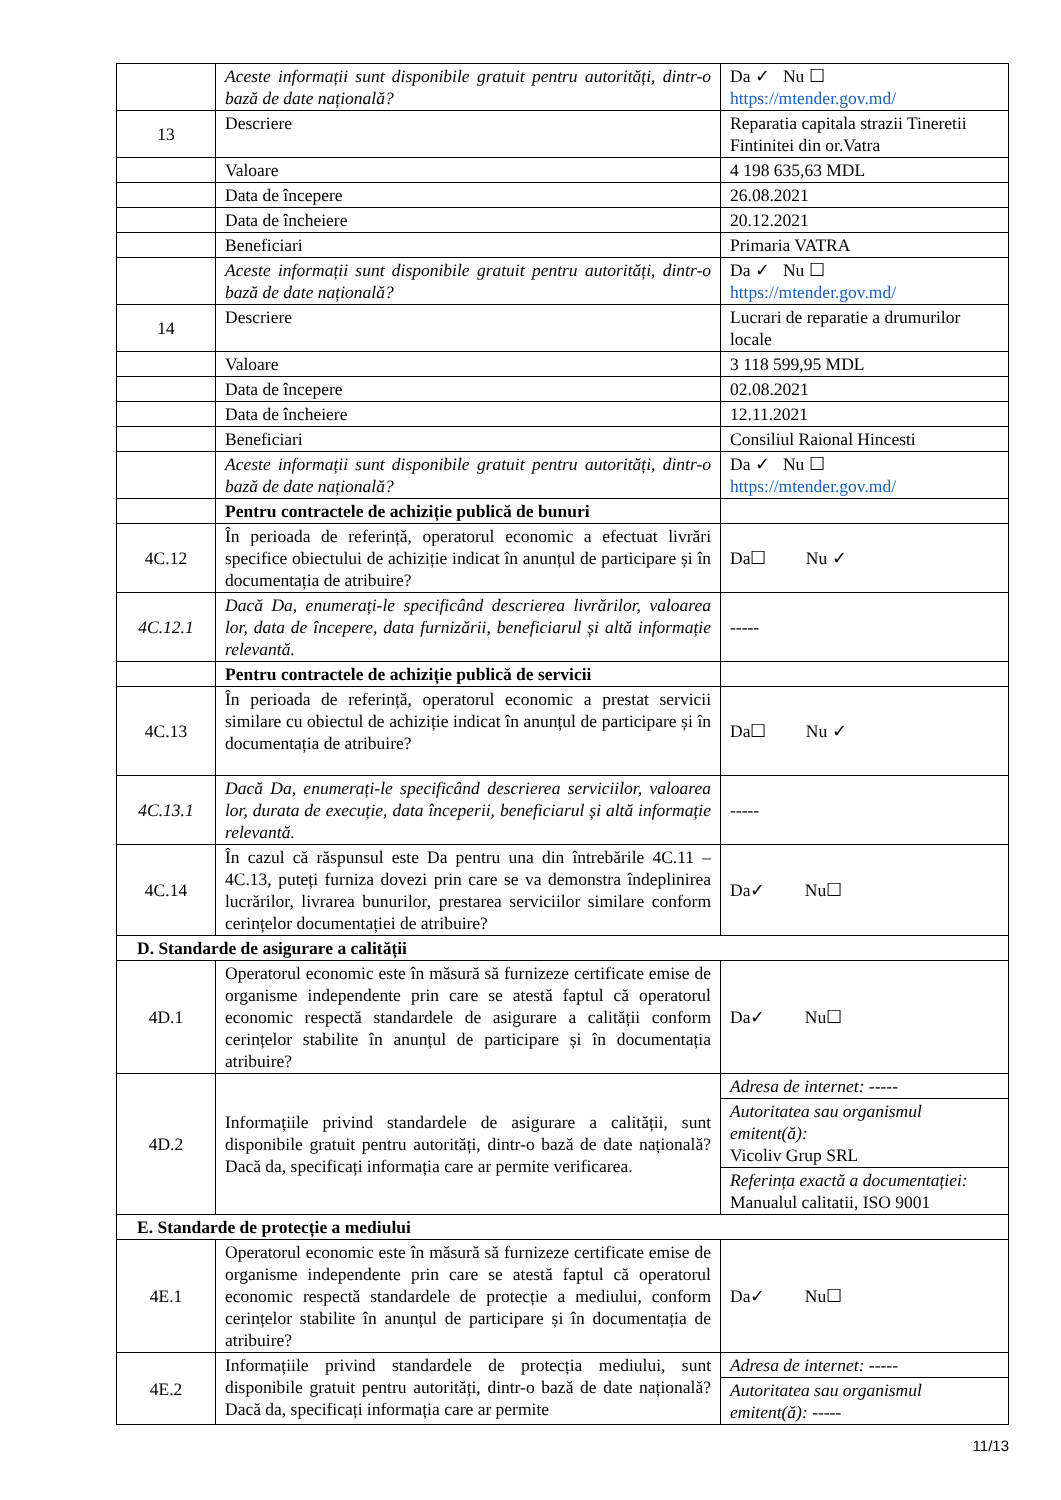| | Aceste informații sunt disponibile gratuit pentru autorități, dintr-o bază de date națională? | Da ✓ Nu ☐ https://mtender.gov.md/ |
| 13 | Descriere | Reparatia capitala strazii Tineretii Fintinitei din or.Vatra |
| | Valoare | 4 198 635,63 MDL |
| | Data de începere | 26.08.2021 |
| | Data de încheiere | 20.12.2021 |
| | Beneficiari | Primaria VATRA |
| | Aceste informații sunt disponibile gratuit pentru autorități, dintr-o bază de date națională? | Da ✓ Nu ☐ https://mtender.gov.md/ |
| 14 | Descriere | Lucrari de reparatie a drumurilor locale |
| | Valoare | 3 118 599,95 MDL |
| | Data de începere | 02.08.2021 |
| | Data de încheiere | 12.11.2021 |
| | Beneficiari | Consiliul Raional Hincesti |
| | Aceste informații sunt disponibile gratuit pentru autorități, dintr-o bază de date națională? | Da ✓ Nu ☐ https://mtender.gov.md/ |
| | Pentru contractele de achiziție publică de bunuri | |
| 4C.12 | În perioada de referință, operatorul economic a efectuat livrări specifice obiectului de achiziție indicat în anunțul de participare și în documentația de atribuire? | Da☐ Nu ✓ |
| 4C.12.1 | Dacă Da, enumerați-le specificând descrierea livrărilor, valoarea lor, data de începere, data furnizării, beneficiarul și altă informație relevantă. | ----- |
| | Pentru contractele de achiziție publică de servicii | |
| 4C.13 | În perioada de referință, operatorul economic a prestat servicii similare cu obiectul de achiziție indicat în anunțul de participare și în documentația de atribuire? | Da☐ Nu ✓ |
| 4C.13.1 | Dacă Da, enumerați-le specificând descrierea serviciilor, valoarea lor, durata de execuție, data începerii, beneficiarul și altă informație relevantă. | ----- |
| 4C.14 | În cazul că răspunsul este Da pentru una din întrebările 4C.11 – 4C.13, puteți furniza dovezi prin care se va demonstra îndeplinirea lucrărilor, livrarea bunurilor, prestarea serviciilor similare conform cerințelor documentației de atribuire? | Da✓ Nu☐ |
| D. Standarde de asigurare a calității | | |
| 4D.1 | Operatorul economic este în măsură să furnizeze certificate emise de organisme independente prin care se atestă faptul că operatorul economic respectă standardele de asigurare a calității conform cerințelor stabilite în anunțul de participare și în documentația atribuire? | Da✓ Nu☐ |
| 4D.2 | Informațiile privind standardele de asigurare a calității, sunt disponibile gratuit pentru autorități, dintr-o bază de date națională? Dacă da, specificați informația care ar permite verificarea. | Adresa de internet: ----- Autoritatea sau organismul emitent(ă): Vicoliv Grup SRL Referința exactă a documentației: Manualul calitatii, ISO 9001 |
| E. Standarde de protecție a mediului | | |
| 4E.1 | Operatorul economic este în măsură să furnizeze certificate emise de organisme independente prin care se atestă faptul că operatorul economic respectă standardele de protecție a mediului, conform cerințelor stabilite în anunțul de participare și în documentația de atribuire? | Da✓ Nu☐ |
| 4E.2 | Informațiile privind standardele de protecția mediului, sunt disponibile gratuit pentru autorități, dintr-o bază de date națională? Dacă da, specificați informația care ar permite | Adresa de internet: ----- Autoritatea sau organismul emitent(ă): ----- |
11/13